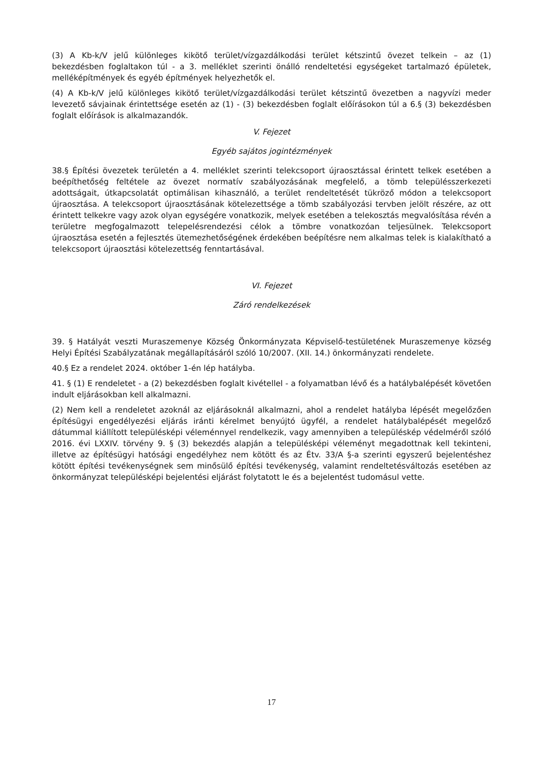(3) A Kb-k/V jelű különleges kikötő terület/vízgazdálkodási terület kétszintű övezet telkein – az (1) bekezdésben foglaltakon túl - a 3. melléklet szerinti önálló rendeltetési egységeket tartalmazó épületek, melléképítmények és egyéb építmények helyezhetők el.
(4) A Kb-k/V jelű különleges kikötő terület/vízgazdálkodási terület kétszintű övezetben a nagyvízi meder levezető sávjainak érintettsége esetén az (1) - (3) bekezdésben foglalt előírásokon túl a 6.§ (3) bekezdésben foglalt előírások is alkalmazandók.
V. Fejezet
Egyéb sajátos jogintézmények
38.§ Építési övezetek területén a 4. melléklet szerinti telekcsoport újraosztással érintett telkek esetében a beépíthetőség feltétele az övezet normatív szabályozásának megfelelő, a tömb településszerkezeti adottságait, útkapcsolatát optimálisan kihasználó, a terület rendeltetését tükröző módon a telekcsoport újraosztása. A telekcsoport újraosztásának kötelezettsége a tömb szabályozási tervben jelölt részére, az ott érintett telkekre vagy azok olyan egységére vonatkozik, melyek esetében a telekosztás megvalósítása révén a területre megfogalmazott telepelésrendezési célok a tömbre vonatkozóan teljesülnek. Telekcsoport újraosztása esetén a fejlesztés ütemezhetőségének érdekében beépítésre nem alkalmas telek is kialakítható a telekcsoport újraosztási kötelezettség fenntartásával.
VI. Fejezet
Záró rendelkezések
39. § Hatályát veszti Muraszemenye Község Önkormányzata Képviselő-testületének Muraszemenye község Helyi Építési Szabályzatának megállapításáról szóló 10/2007. (XII. 14.) önkormányzati rendelete.
40.§ Ez a rendelet 2024. október 1-én lép hatályba.
41. § (1) E rendeletet - a (2) bekezdésben foglalt kivétellel - a folyamatban lévő és a hatálybalépését követően indult eljárásokban kell alkalmazni.
(2) Nem kell a rendeletet azoknál az eljárásoknál alkalmazni, ahol a rendelet hatályba lépését megelőzően építésügyi engedélyezési eljárás iránti kérelmet benyújtó ügyfél, a rendelet hatálybalépését megelőző dátummal kiállított településképi véleménnyel rendelkezik, vagy amennyiben a településkép védelméről szóló 2016. évi LXXIV. törvény 9. § (3) bekezdés alapján a településképi véleményt megadottnak kell tekinteni, illetve az építésügyi hatósági engedélyhez nem kötött és az Étv. 33/A §-a szerinti egyszerű bejelentéshez kötött építési tevékenységnek sem minősülő építési tevékenység, valamint rendeltetésváltozás esetében az önkormányzat településképi bejelentési eljárást folytatott le és a bejelentést tudomásul vette.
17